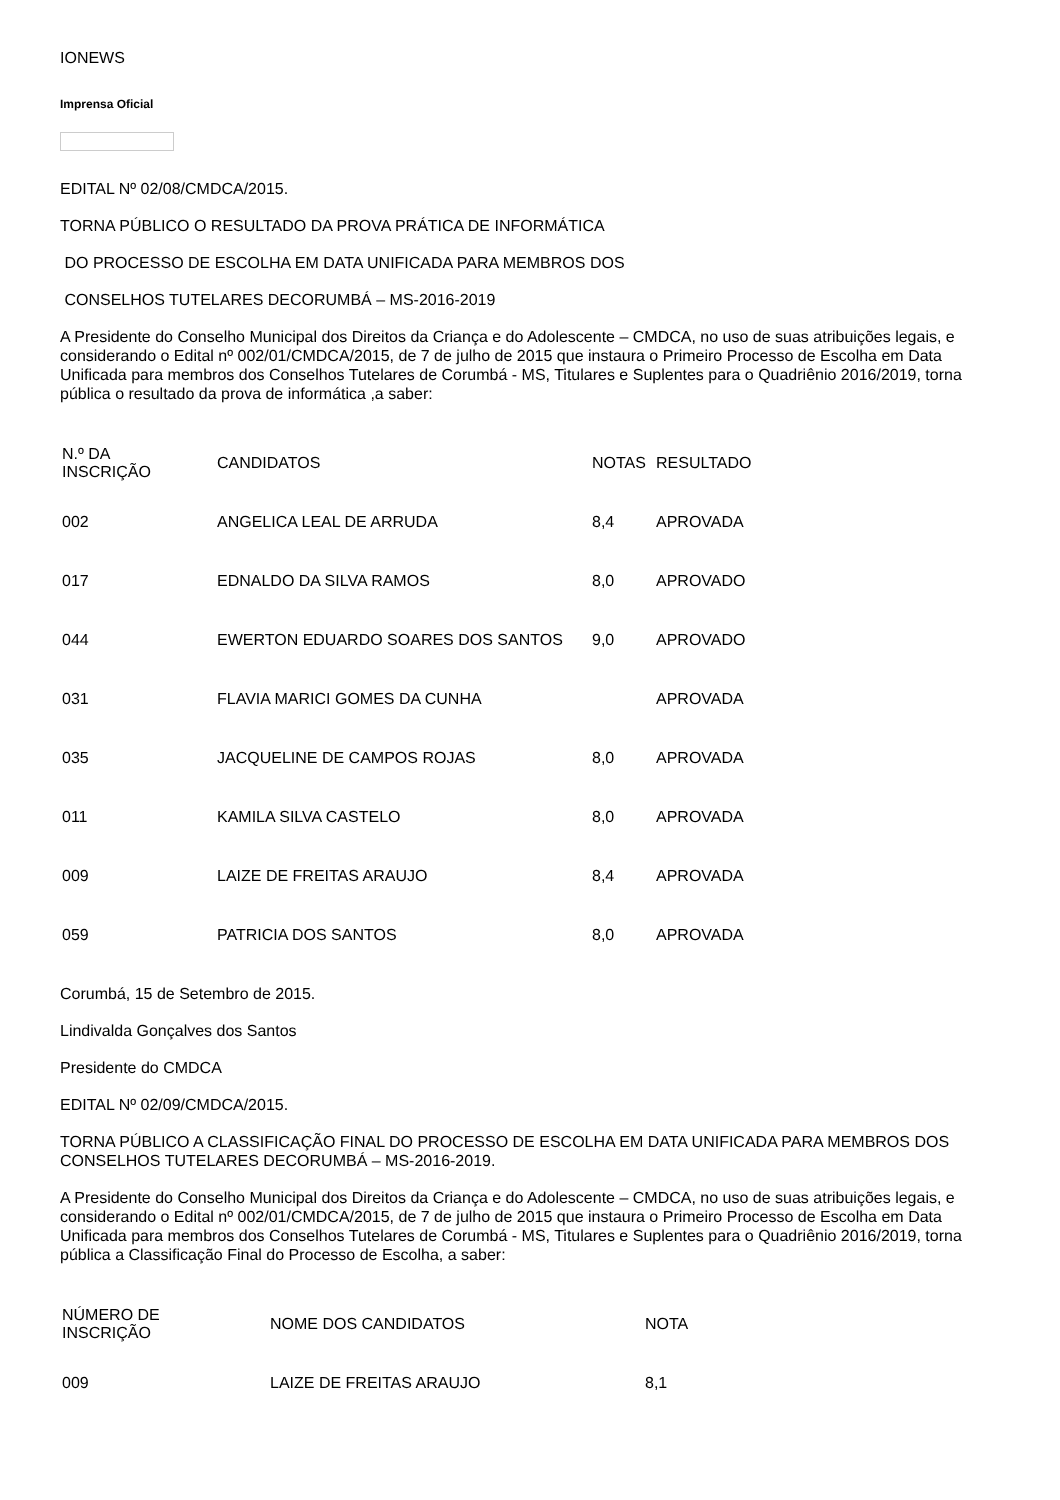IONEWS
Imprensa Oficial
EDITAL Nº 02/08/CMDCA/2015.
TORNA PÚBLICO O RESULTADO DA PROVA PRÁTICA DE INFORMÁTICA
DO PROCESSO DE ESCOLHA EM DATA UNIFICADA PARA MEMBROS DOS
CONSELHOS TUTELARES DECORUMBÁ – MS-2016-2019
A Presidente do Conselho Municipal dos Direitos da Criança e do Adolescente – CMDCA, no uso de suas atribuições legais, e considerando o Edital nº 002/01/CMDCA/2015, de 7 de julho de 2015 que instaura o Primeiro Processo de Escolha em Data Unificada para membros dos Conselhos Tutelares de Corumbá - MS, Titulares e Suplentes para o Quadriênio 2016/2019, torna pública o resultado da prova de informática ,a saber:
| N.º DA INSCRIÇÃO | CANDIDATOS | NOTAS | RESULTADO |
| --- | --- | --- | --- |
| 002 | ANGELICA LEAL DE ARRUDA | 8,4 | APROVADA |
| 017 | EDNALDO DA SILVA RAMOS | 8,0 | APROVADO |
| 044 | EWERTON EDUARDO SOARES DOS SANTOS | 9,0 | APROVADO |
| 031 | FLAVIA MARICI GOMES DA CUNHA | | APROVADA |
| 035 | JACQUELINE DE CAMPOS ROJAS | 8,0 | APROVADA |
| 011 | KAMILA SILVA CASTELO | 8,0 | APROVADA |
| 009 | LAIZE DE FREITAS ARAUJO | 8,4 | APROVADA |
| 059 | PATRICIA DOS SANTOS | 8,0 | APROVADA |
Corumbá, 15 de Setembro de 2015.
Lindivalda Gonçalves dos Santos
Presidente do CMDCA
EDITAL Nº 02/09/CMDCA/2015.
TORNA PÚBLICO A CLASSIFICAÇÃO FINAL DO PROCESSO DE ESCOLHA EM DATA UNIFICADA PARA MEMBROS DOS CONSELHOS TUTELARES DECORUMBÁ – MS-2016-2019.
A Presidente do Conselho Municipal dos Direitos da Criança e do Adolescente – CMDCA, no uso de suas atribuições legais, e considerando o Edital nº 002/01/CMDCA/2015, de 7 de julho de 2015 que instaura o Primeiro Processo de Escolha em Data Unificada para membros dos Conselhos Tutelares de Corumbá - MS, Titulares e Suplentes para o Quadriênio 2016/2019, torna pública a Classificação Final do Processo de Escolha, a saber:
| NÚMERO DE INSCRIÇÃO | NOME DOS CANDIDATOS | NOTA |
| --- | --- | --- |
| 009 | LAIZE DE FREITAS ARAUJO | 8,1 |